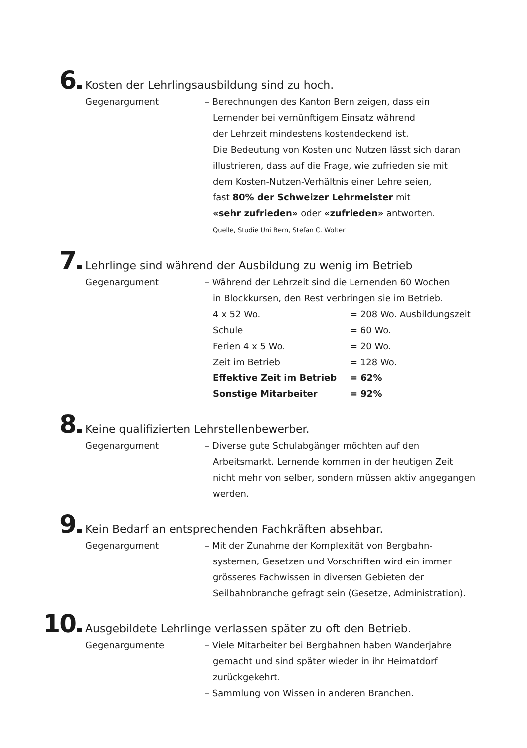6
Kosten der Lehrlingsausbildung sind zu hoch.
Gegenargument – Berechnungen des Kanton Bern zeigen, dass ein
Lernender bei vernünftigem Einsatz während
der Lehrzeit mindestens kostendeckend ist.
Die Bedeutung von Kosten und Nutzen lässt sich daran
illustrieren, dass auf die Frage, wie zufrieden sie mit
dem Kosten-Nutzen-Verhältnis einer Lehre seien,
fast 80% der Schweizer Lehrmeister mit
«sehr zufrieden» oder «zufrieden» antworten.
Quelle, Studie Uni Bern, Stefan C. Wolter
7
Lehrlinge sind während der Ausbildung zu wenig im Betrieb
Gegenargument – Während der Lehrzeit sind die Lernenden 60 Wochen
in Blockkursen, den Rest verbringen sie im Betrieb.
| 4 x 52 Wo. | = 208 Wo. Ausbildungszeit |
| Schule | = 60 Wo. |
| Ferien 4 x 5 Wo. | = 20 Wo. |
| Zeit im Betrieb | = 128 Wo. |
| Effektive Zeit im Betrieb | = 62% |
| Sonstige Mitarbeiter | = 92% |
8
Keine qualifizierten Lehrstellenbewerber.
Gegenargument – Diverse gute Schulabgänger möchten auf den
Arbeitsmarkt. Lernende kommen in der heutigen Zeit
nicht mehr von selber, sondern müssen aktiv angegangen
werden.
9
Kein Bedarf an entsprechenden Fachkräften absehbar.
Gegenargument – Mit der Zunahme der Komplexität von Bergbahn-
systemen, Gesetzen und Vorschriften wird ein immer
grösseres Fachwissen in diversen Gebieten der
Seilbahnbranche gefragt sein (Gesetze, Administration).
10
Ausgebildete Lehrlinge verlassen später zu oft den Betrieb.
Gegenargumente – Viele Mitarbeiter bei Bergbahnen haben Wanderjahre
gemacht und sind später wieder in ihr Heimatdorf
zurückgekehrt.
– Sammlung von Wissen in anderen Branchen.